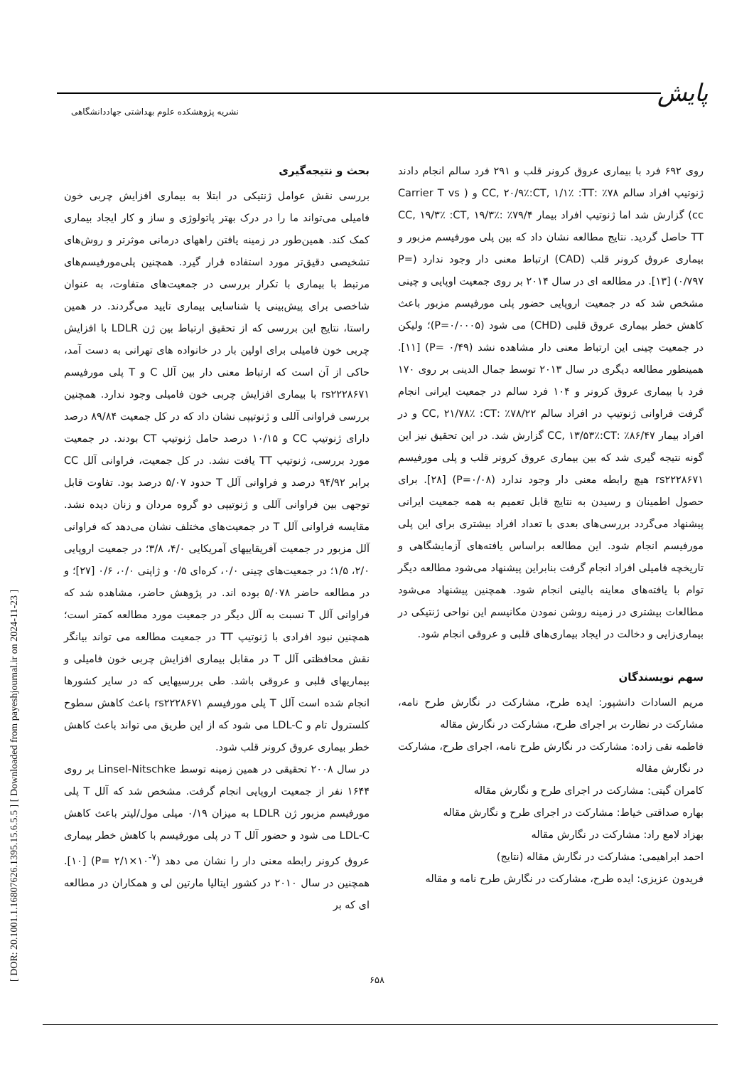پایش
نشریه پژوهشکده علوم بهداشتی جهاددانشگاهی
[ DOR: 20.1001.1.16807626.1395.15.6.5.5 ] [ Downloaded from payeshjournal.ir on 2024-11-23 ]
بحث و نتیجه‌گیری
بررسی نقش عوامل ژنتیکی در ابتلا به بیماری افزایش چربی خون فامیلی می‌تواند ما را در درک بهتر پاتولوژی و ساز و کار ایجاد بیماری کمک کند. همین‌طور در زمینه یافتن راههای درمانی موثرتر و روش‌های تشخیصی دقیق‌تر مورد استفاده قرار گیرد. همچنین پلی‌مورفیسم‌های مرتبط با بیماری با تکرار بررسی در جمعیت‌های متفاوت، به عنوان شاخصی برای پیش‌بینی یا شناسایی بیماری تایید می‌گردند. در همین راستا، نتایج این بررسی که از تحقیق ارتباط بین ژن LDLR با افزایش چربی خون فامیلی برای اولین بار در خانواده های تهرانی به دست آمد، حاکی از آن است که ارتباط معنی دار بین آلل C و T پلی مورفیسم rs۲۲۲۸۶۷۱ با بیماری افزایش چربی خون فامیلی وجود ندارد. همچنین بررسی فراوانی آللی و ژنوتیپی نشان داد که در کل جمعیت ۸۹/۸۴ درصد دارای ژنوتیپ CC و ۱۰/۱۵ درصد حامل ژنوتیپ CT بودند. در جمعیت مورد بررسی، ژنوتیپ TT یافت نشد. در کل جمعیت، فراوانی آلل CC برابر ۹۴/۹۲ درصد و فراوانی آلل T حدود ۵/۰۷ درصد بود. تفاوت قابل توجهی بین فراوانی آللی و ژنوتیپی دو گروه مردان و زنان دیده نشد. مقایسه فراوانی آلل T در جمعیت‌های مختلف نشان می‌دهد که فراوانی آلل مزبور در جمعیت آفریقاییهای آمریکایی ۴/۰، ۳/۸؛ در جمعیت اروپایی ۲/۰، ۱/۵؛ در جمعیت‌های چینی ۰/۰، کره‌ای ۰/۵ و ژاپنی ۰/۰، ۰/۶ [۲۷]؛ و در مطالعه حاضر ۵/۰۷۸ بوده اند. در پژوهش حاضر، مشاهده شد که فراوانی آلل T نسبت به آلل دیگر در جمعیت مورد مطالعه کمتر است؛ همچنین نبود افرادی با ژنوتیپ TT در جمعیت مطالعه می تواند بیانگر نقش محافظتی آلل T در مقابل بیماری افزایش چربی خون فامیلی و بیماریهای قلبی و عروقی باشد. طی بررسیهایی که در سایر کشورها انجام شده است آلل T پلی مورفیسم rs۲۲۲۸۶۷۱ باعث کاهش سطوح کلسترول تام و LDL-C می شود که از این طریق می تواند باعث کاهش خطر بیماری عروق کرونر قلب شود.
در سال ۲۰۰۸ تحقیقی در همین زمینه توسط Linsel-Nitschke بر روی ۱۶۴۴ نفر از جمعیت اروپایی انجام گرفت. مشخص شد که آلل T پلی مورفیسم مزبور ژن LDLR به میزان ۰/۱۹ میلی مول/لیتر باعث کاهش LDL-C می شود و حضور آلل T در پلی مورفیسم با کاهش خطر بیماری عروق کرونر رابطه معنی دار را نشان می دهد (P= ۲/۱×۱۰<sup>-۷</sup>) [۱۰]. همچنین در سال ۲۰۱۰ در کشور ایتالیا مارتین لی و همکاران در مطالعه ای که بر
روی ۶۹۲ فرد با بیماری عروق کرونر قلب و ۲۹۱ فرد سالم انجام دادند ژنوتیپ افراد سالم ۷۸٪ :CC, ۲۰/۹٪:CT, ۱/۱٪ :TT و ( Carrier T vs cc) گزارش شد اما ژنوتیپ افراد بیمار ۷۹/۴٪ :CC, ۱۹/۳٪ :CT, ۱۹/۳٪ TT حاصل گردید. نتایج مطالعه نشان داد که بین پلی مورفیسم مزبور و بیماری عروق کرونر قلب (CAD) ارتباط معنی دار وجود ندارد (P= ۰/۷۹۷) [۱۳]. در مطالعه ای در سال ۲۰۱۴ بر روی جمعیت اوپایی و چینی مشخص شد که در جمعیت اروپایی حضور پلی مورفیسم مزبور باعث کاهش خطر بیماری عروق قلبی (CHD) می شود (P=۰/۰۰۰۵)؛ ولیکن در جمعیت چینی این ارتباط معنی دار مشاهده نشد (P= ۰/۴۹) [۱۱]. همینطور مطالعه دیگری در سال ۲۰۱۳ توسط جمال الدینی بر روی ۱۷۰ فرد با بیماری عروق کرونر و ۱۰۴ فرد سالم در جمعیت ایرانی انجام گرفت فراوانی ژنوتیپ در افراد سالم ۷۸/۲۲٪ :CC, ۲۱/۷۸٪ :CT و در افراد بیمار ۸۶/۴۷٪ :CC, ۱۳/۵۳٪:CT گزارش شد. در این تحقیق نیز این گونه نتیجه گیری شد که بین بیماری عروق کرونر قلب و پلی مورفیسم rs۲۲۲۸۶۷۱ هیچ رابطه معنی دار وجود ندارد (P=۰/۰۸) [۲۸]. برای حصول اطمینان و رسیدن به نتایج قابل تعمیم به همه جمعیت ایرانی پیشنهاد می‌گردد بررسی‌های بعدی با تعداد افراد بیشتری برای این پلی مورفیسم انجام شود. این مطالعه براساس یافته‌های آزمایشگاهی و تاریخچه فامیلی افراد انجام گرفت بنابراین پیشنهاد می‌شود مطالعه دیگر توام با یافته‌های معاینه بالینی انجام شود. همچنین پیشنهاد می‌شود مطالعات بیشتری در زمینه روشن نمودن مکانیسم این نواحی ژنتیکی در بیماری‌زایی و دخالت در ایجاد بیماری‌های قلبی و عروقی انجام شود.
سهم نویسندگان
مریم السادات دانشپور: ایده طرح، مشارکت در نگارش طرح نامه، مشارکت در نظارت بر اجرای طرح، مشارکت در نگارش مقاله
فاطمه نقی زاده: مشارکت در نگارش طرح نامه، اجرای طرح، مشارکت در نگارش مقاله
کامران گیتی: مشارکت در اجرای طرح و نگارش مقاله
بهاره صداقتی خیاط: مشارکت در اجرای طرح و نگارش مقاله
بهزاد لامع راد: مشارکت در نگارش مقاله
احمد ابراهیمی: مشارکت در نگارش مقاله (نتایج)
فریدون عزیزی: ایده طرح، مشارکت در نگارش طرح نامه و مقاله
۶۵۸